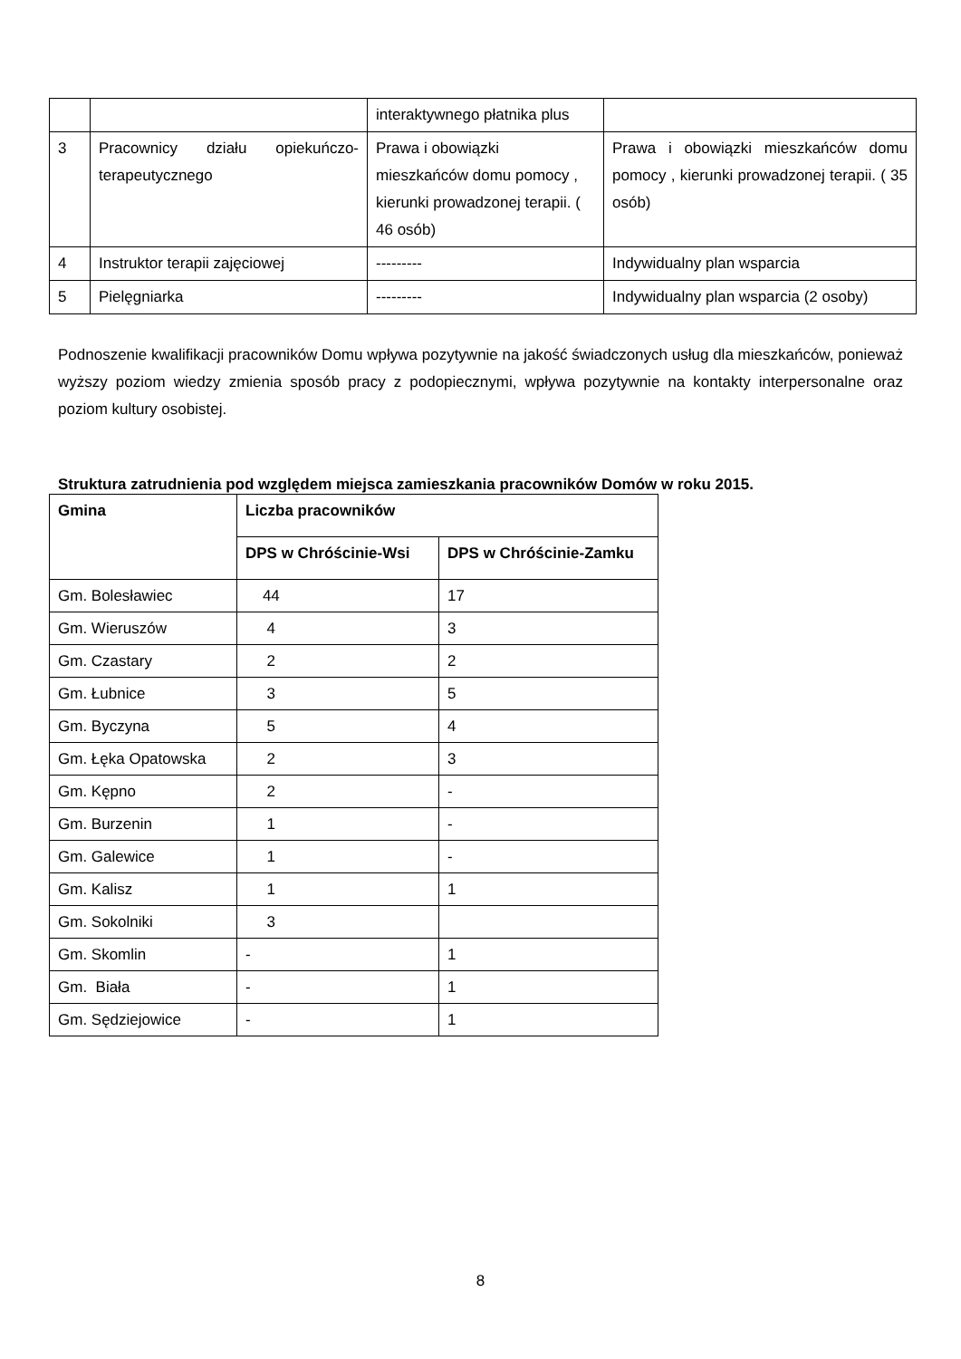| | | interaktywnego płatnika plus | |
| 3 | Pracownicy działu opiekuńczo-terapeutycznego | Prawa i obowiązki mieszkańców domu pomocy , kierunki prowadzonej terapii. ( 46 osób) | Prawa i obowiązki mieszkańców domu pomocy , kierunki prowadzonej terapii. ( 35 osób) |
| 4 | Instruktor terapii zajęciowej | --------- | Indywidualny plan wsparcia |
| 5 | Pielęgniarka | --------- | Indywidualny plan wsparcia (2 osoby) |
Podnoszenie kwalifikacji pracowników Domu wpływa pozytywnie na jakość świadczonych usług dla mieszkańców, ponieważ wyższy poziom wiedzy zmienia sposób pracy z podopiecznymi, wpływa pozytywnie na kontakty interpersonalne oraz poziom kultury osobistej.
Struktura zatrudnienia pod względem miejsca zamieszkania pracowników Domów w roku 2015.
| Gmina | Liczba pracowników | |
| --- | --- | --- |
| | DPS w Chróścinie-Wsi | DPS w Chróścinie-Zamku |
| Gm. Bolesławiec | 44 | 17 |
| Gm. Wieruszów | 4 | 3 |
| Gm. Czastary | 2 | 2 |
| Gm. Łubnice | 3 | 5 |
| Gm. Byczyna | 5 | 4 |
| Gm. Łęka Opatowska | 2 | 3 |
| Gm. Kępno | 2 | - |
| Gm. Burzenin | 1 | - |
| Gm. Galewice | 1 | - |
| Gm. Kalisz | 1 | 1 |
| Gm. Sokolniki | 3 | |
| Gm. Skomlin | - | 1 |
| Gm. Biała | - | 1 |
| Gm. Sędziejowice | - | 1 |
8